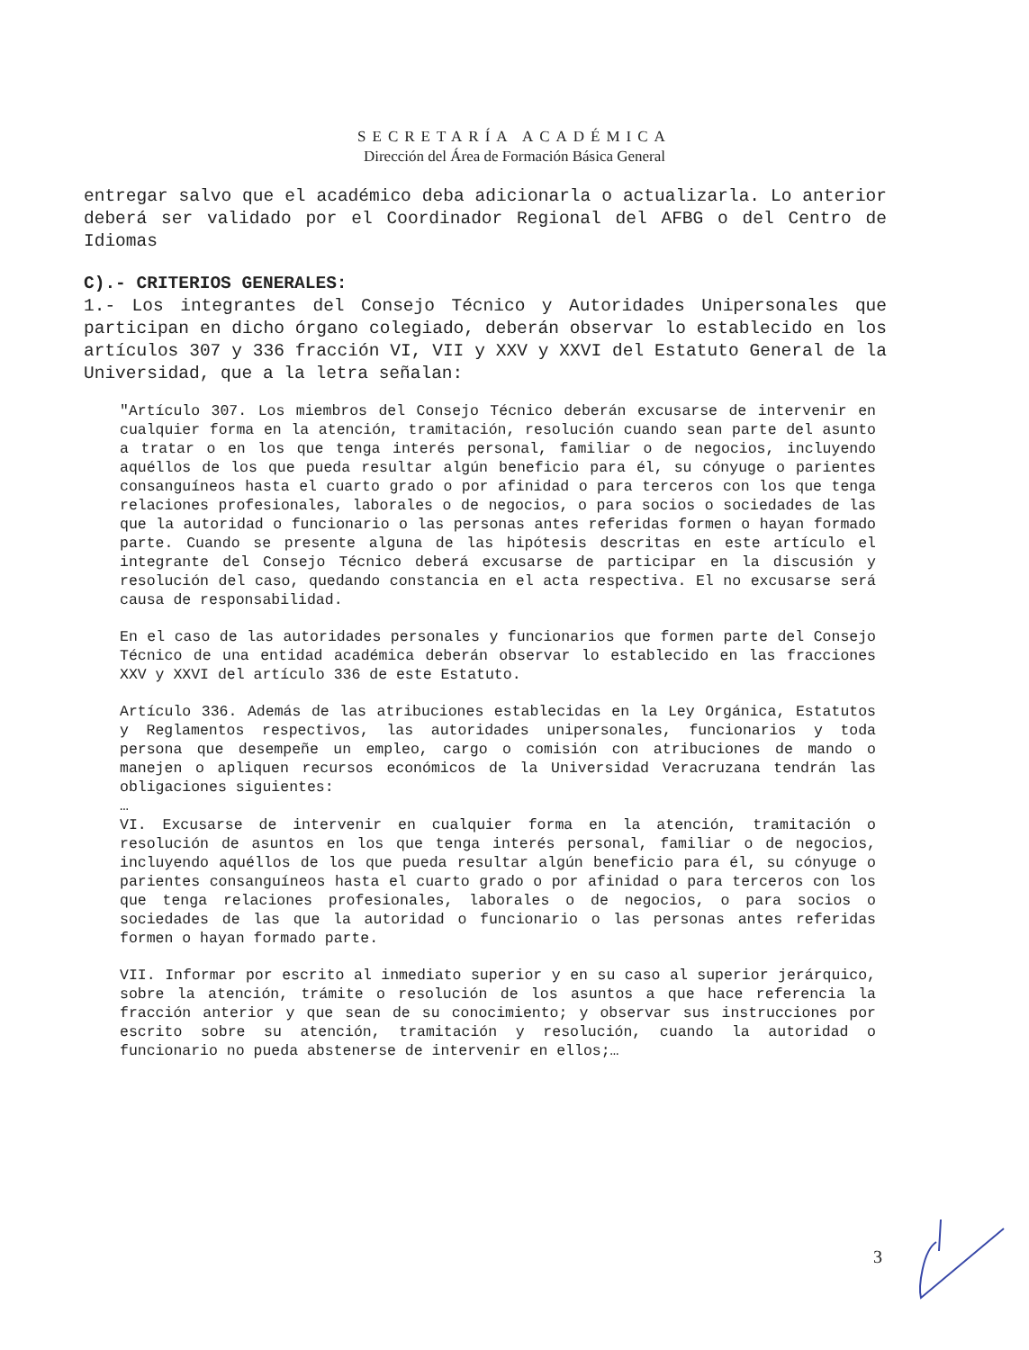SECRETARÍA ACADÉMICA
Dirección del Área de Formación Básica General
entregar salvo que el académico deba adicionarla o actualizarla. Lo anterior deberá ser validado por el Coordinador Regional del AFBG o del Centro de Idiomas
C).- CRITERIOS GENERALES:
1.- Los integrantes del Consejo Técnico y Autoridades Unipersonales que participan en dicho órgano colegiado, deberán observar lo establecido en los artículos 307 y 336 fracción VI, VII y XXV y XXVI del Estatuto General de la Universidad, que a la letra señalan:
"Artículo 307. Los miembros del Consejo Técnico deberán excusarse de intervenir en cualquier forma en la atención, tramitación, resolución cuando sean parte del asunto a tratar o en los que tenga interés personal, familiar o de negocios, incluyendo aquéllos de los que pueda resultar algún beneficio para él, su cónyuge o parientes consanguíneos hasta el cuarto grado o por afinidad o para terceros con los que tenga relaciones profesionales, laborales o de negocios, o para socios o sociedades de las que la autoridad o funcionario o las personas antes referidas formen o hayan formado parte. Cuando se presente alguna de las hipótesis descritas en este artículo el integrante del Consejo Técnico deberá excusarse de participar en la discusión y resolución del caso, quedando constancia en el acta respectiva. El no excusarse será causa de responsabilidad.
En el caso de las autoridades personales y funcionarios que formen parte del Consejo Técnico de una entidad académica deberán observar lo establecido en las fracciones XXV y XXVI del artículo 336 de este Estatuto.
Artículo 336. Además de las atribuciones establecidas en la Ley Orgánica, Estatutos y Reglamentos respectivos, las autoridades unipersonales, funcionarios y toda persona que desempeñe un empleo, cargo o comisión con atribuciones de mando o manejen o apliquen recursos económicos de la Universidad Veracruzana tendrán las obligaciones siguientes:
…
VI. Excusarse de intervenir en cualquier forma en la atención, tramitación o resolución de asuntos en los que tenga interés personal, familiar o de negocios, incluyendo aquéllos de los que pueda resultar algún beneficio para él, su cónyuge o parientes consanguíneos hasta el cuarto grado o por afinidad o para terceros con los que tenga relaciones profesionales, laborales o de negocios, o para socios o sociedades de las que la autoridad o funcionario o las personas antes referidas formen o hayan formado parte.
VII. Informar por escrito al inmediato superior y en su caso al superior jerárquico, sobre la atención, trámite o resolución de los asuntos a que hace referencia la fracción anterior y que sean de su conocimiento; y observar sus instrucciones por escrito sobre su atención, tramitación y resolución, cuando la autoridad o funcionario no pueda abstenerse de intervenir en ellos;…
3